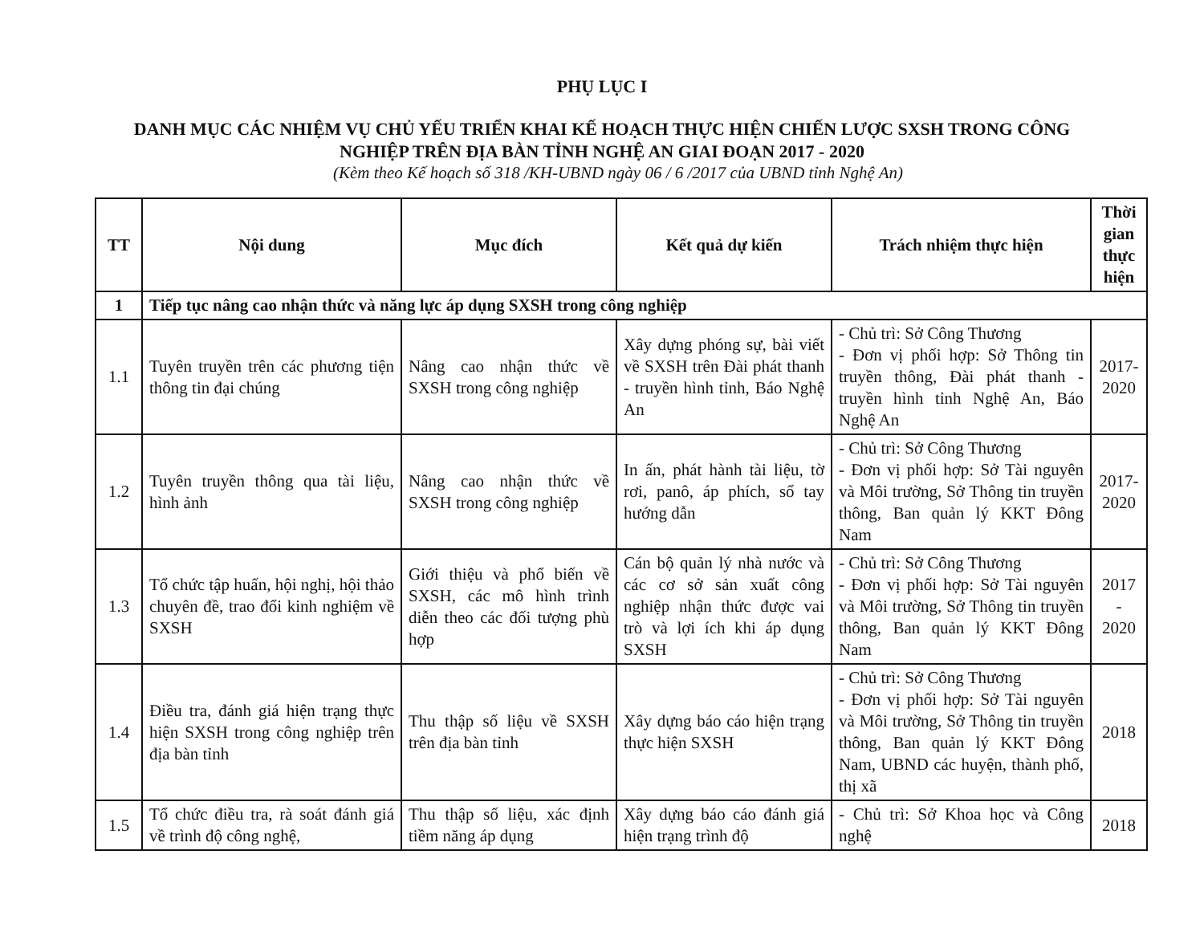PHỤ LỤC I
DANH MỤC CÁC NHIỆM VỤ CHỦ YẾU TRIỂN KHAI KẾ HOẠCH THỰC HIỆN CHIẾN LƯỢC SXSH TRONG CÔNG
NGHIỆP TRÊN ĐỊA BÀN TỈNH NGHỆ AN GIAI ĐOẠN 2017 - 2020
(Kèm theo Kế hoạch số 318 /KH-UBND ngày 06 / 6 /2017 của UBND tỉnh Nghệ An)
| TT | Nội dung | Mục đích | Kết quả dự kiến | Trách nhiệm thực hiện | Thời gian thực hiện |
| --- | --- | --- | --- | --- | --- |
| 1 | Tiếp tục nâng cao nhận thức và năng lực áp dụng SXSH trong công nghiệp | | | | |
| 1.1 | Tuyên truyền trên các phương tiện thông tin đại chúng | Nâng cao nhận thức về SXSH trong công nghiệp | Xây dựng phóng sự, bài viết về SXSH trên Đài phát thanh - truyền hình tỉnh, Báo Nghệ An | - Chủ trì: Sở Công Thương - Đơn vị phối hợp: Sở Thông tin truyền thông, Đài phát thanh - truyền hình tỉnh Nghệ An, Báo Nghệ An | 2017- 2020 |
| 1.2 | Tuyên truyền thông qua tài liệu, hình ảnh | Nâng cao nhận thức về SXSH trong công nghiệp | In ấn, phát hành tài liệu, tờ rơi, panô, áp phích, sổ tay hướng dẫn | - Chủ trì: Sở Công Thương - Đơn vị phối hợp: Sở Tài nguyên và Môi trường, Sở Thông tin truyền thông, Ban quản lý KKT Đông Nam | 2017- 2020 |
| 1.3 | Tổ chức tập huấn, hội nghị, hội thảo chuyên đề, trao đổi kinh nghiệm về SXSH | Giới thiệu và phổ biến về SXSH, các mô hình trình diễn theo các đối tượng phù hợp | Cán bộ quản lý nhà nước và các cơ sở sản xuất công nghiệp nhận thức được vai trò và lợi ích khi áp dụng SXSH | - Chủ trì: Sở Công Thương - Đơn vị phối hợp: Sở Tài nguyên và Môi trường, Sở Thông tin truyền thông, Ban quản lý KKT Đông Nam | 2017 - 2020 |
| 1.4 | Điều tra, đánh giá hiện trạng thực hiện SXSH trong công nghiệp trên địa bàn tỉnh | Thu thập số liệu về SXSH trên địa bàn tỉnh | Xây dựng báo cáo hiện trạng thực hiện SXSH | - Chủ trì: Sở Công Thương - Đơn vị phối hợp: Sở Tài nguyên và Môi trường, Sở Thông tin truyền thông, Ban quản lý KKT Đông Nam, UBND các huyện, thành phố, thị xã | 2018 |
| 1.5 | Tổ chức điều tra, rà soát đánh giá về trình độ công nghệ, | Thu thập số liệu, xác định tiềm năng áp dụng | Xây dựng báo cáo đánh giá hiện trạng trình độ | - Chủ trì: Sở Khoa học và Công nghệ | 2018 |